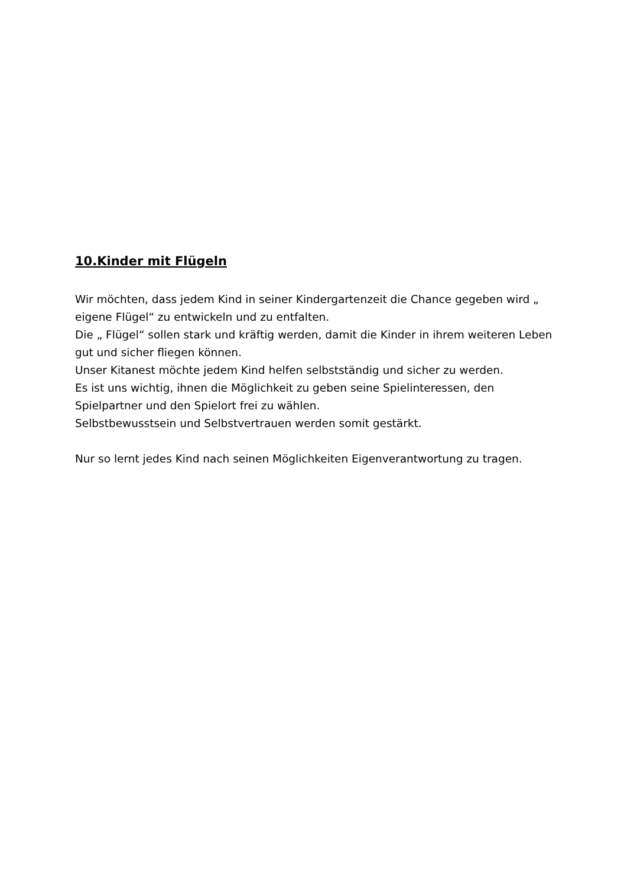10.Kinder mit Flügeln
Wir möchten, dass jedem Kind in seiner Kindergartenzeit die Chance gegeben wird „ eigene Flügel“ zu entwickeln und zu entfalten.
Die „ Flügel“ sollen stark und kräftig werden, damit die Kinder in ihrem weiteren Leben gut und sicher fliegen können.
Unser Kitanest möchte jedem Kind helfen selbstständig und sicher zu werden.
Es ist uns wichtig, ihnen die Möglichkeit zu geben seine Spielinteressen, den Spielpartner und den Spielort frei zu wählen.
Selbstbewusstsein und Selbstvertrauen werden somit gestärkt.
Nur so lernt jedes Kind nach seinen Möglichkeiten Eigenverantwortung zu tragen.